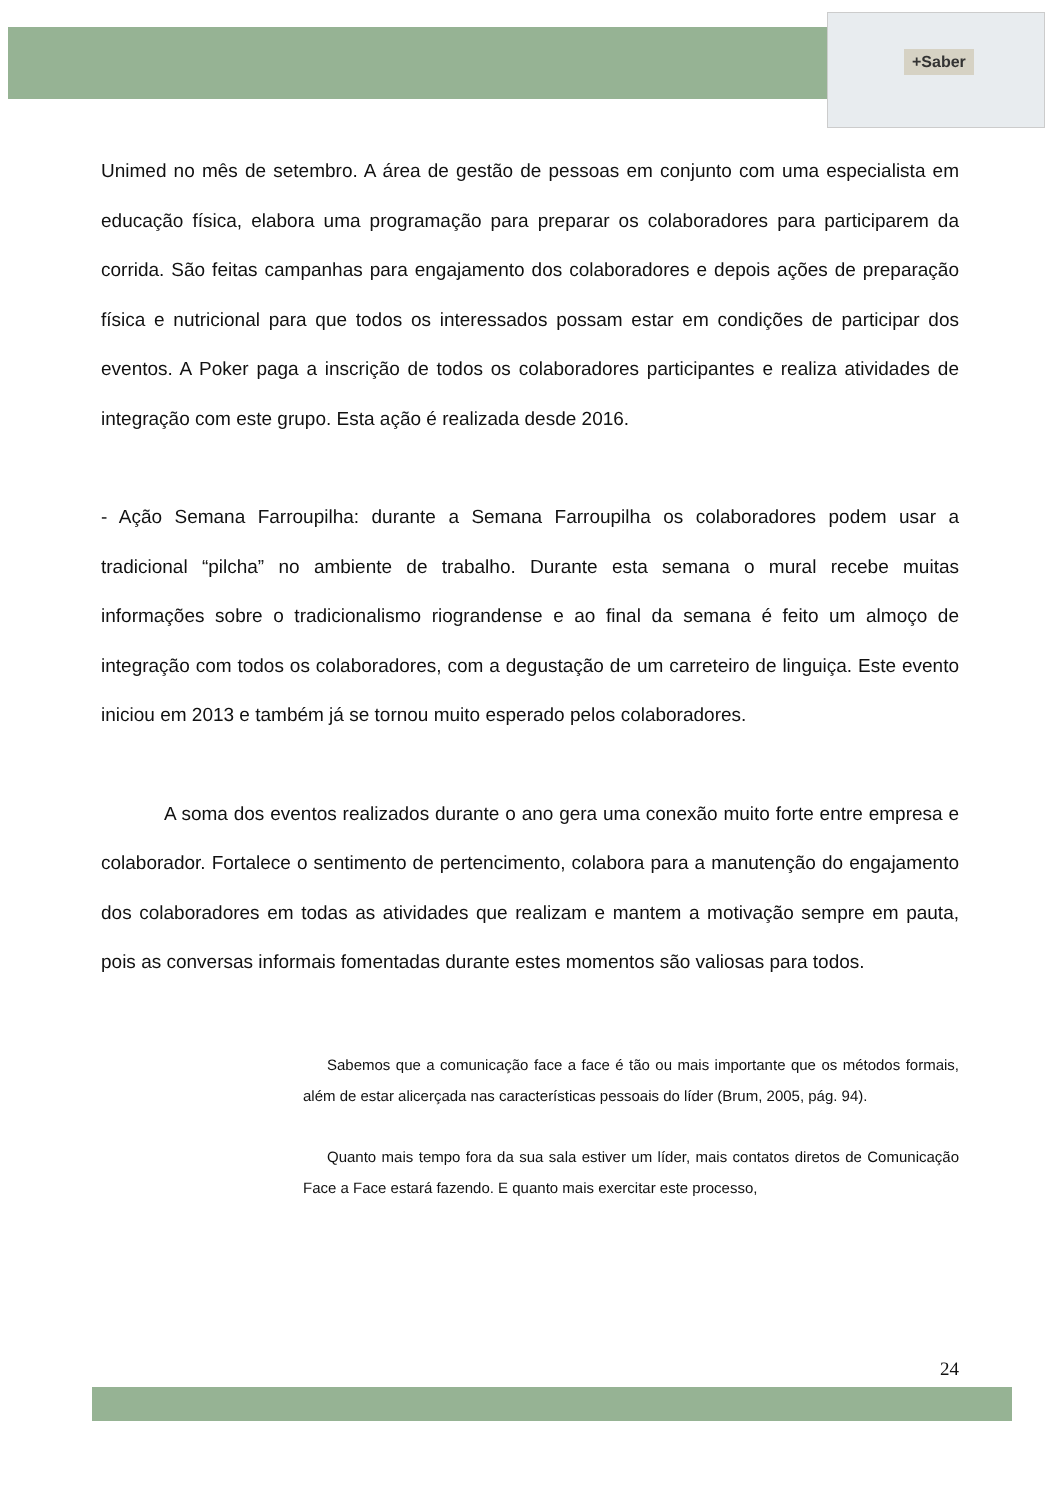+Saber
Unimed no mês de setembro. A área de gestão de pessoas em conjunto com uma especialista em educação física, elabora uma programação para preparar os colaboradores para participarem da corrida. São feitas campanhas para engajamento dos colaboradores e depois ações de preparação física e nutricional para que todos os interessados possam estar em condições de participar dos eventos. A Poker paga a inscrição de todos os colaboradores participantes e realiza atividades de integração com este grupo. Esta ação é realizada desde 2016.
- Ação Semana Farroupilha: durante a Semana Farroupilha os colaboradores podem usar a tradicional “pilcha” no ambiente de trabalho. Durante esta semana o mural recebe muitas informações sobre o tradicionalismo riograndense e ao final da semana é feito um almoço de integração com todos os colaboradores, com a degustação de um carreteiro de linguiça. Este evento iniciou em 2013 e também já se tornou muito esperado pelos colaboradores.
A soma dos eventos realizados durante o ano gera uma conexão muito forte entre empresa e colaborador. Fortalece o sentimento de pertencimento, colabora para a manutenção do engajamento dos colaboradores em todas as atividades que realizam e mantem a motivação sempre em pauta, pois as conversas informais fomentadas durante estes momentos são valiosas para todos.
Sabemos que a comunicação face a face é tão ou mais importante que os métodos formais, além de estar alicerçada nas características pessoais do líder (Brum, 2005, pág. 94).
Quanto mais tempo fora da sua sala estiver um líder, mais contatos diretos de Comunicação Face a Face estará fazendo. E quanto mais exercitar este processo,
24